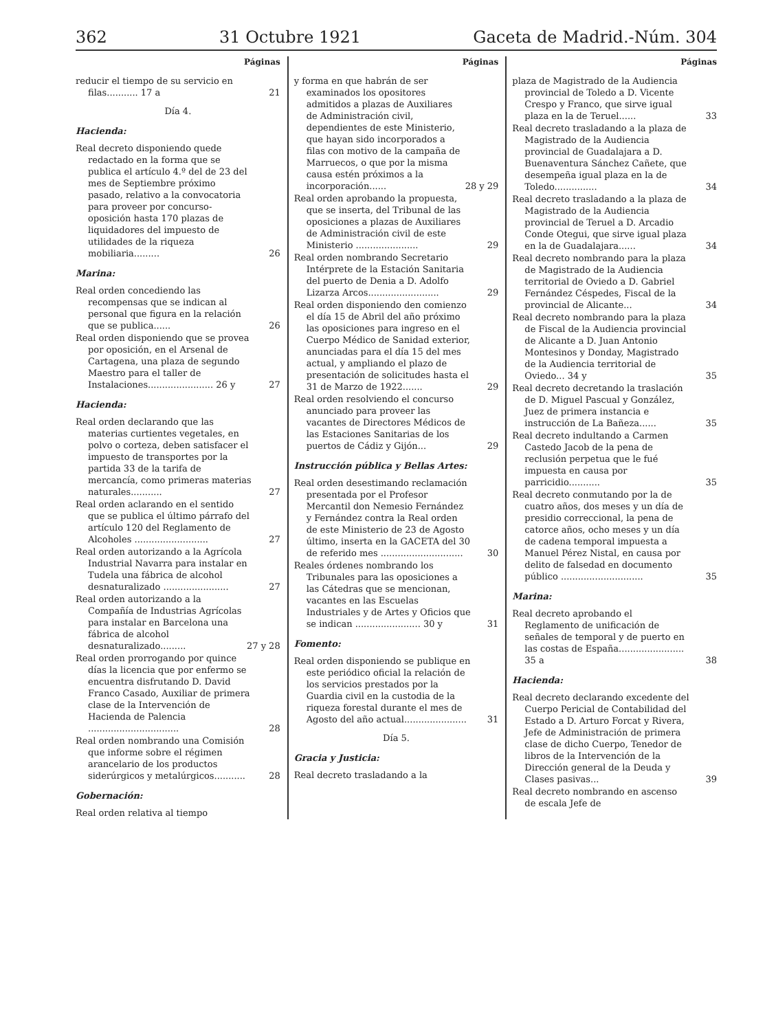362 31 Octubre 1921 Gaceta de Madrid.-Núm. 304
Páginas
reducir el tiempo de su servicio en filas........... 17 a 21
Día 4.
Hacienda:
Real decreto disponiendo quede redactado en la forma que se publica el artículo 4.º del de 23 del mes de Septiembre próximo pasado, relativo a la convocatoria para proveer por concurso-oposición hasta 170 plazas de liquidadores del impuesto de utilidades de la riqueza mobiliaria......... 26
Marina:
Real orden concediendo las recompensas que se indican al personal que figura en la relación que se publica...... 26
Real orden disponiendo que se provea por oposición, en el Arsenal de Cartagena, una plaza de segundo Maestro para el taller de Instalaciones....................... 26 y 27
Hacienda:
Real orden declarando que las materias curtientes vegetales, en polvo o corteza, deben satisfacer el impuesto de transportes por la partida 33 de la tarifa de mercancía, como primeras materias naturales........... 27
Real orden aclarando en el sentido que se publica el último párrafo del artículo 120 del Reglamento de Alcoholes .......................... 27
Real orden autorizando a la Agrícola Industrial Navarra para instalar en Tudela una fábrica de alcohol desnaturalizado ....................... 27
Real orden autorizando a la Compañía de Industrias Agrícolas para instalar en Barcelona una fábrica de alcohol desnaturalizado......... 27 y 28
Real orden prorrogando por quince días la licencia que por enfermo se encuentra disfrutando D. David Franco Casado, Auxiliar de primera clase de la Intervención de Hacienda de Palencia ................................ 28
Real orden nombrando una Comisión que informe sobre el régimen arancelario de los productos siderúrgicos y metalúrgicos........... 28
Gobernación:
Real orden relativa al tiempo
Páginas
y forma en que habrán de ser examinados los opositores admitidos a plazas de Auxiliares de Administración civil, dependientes de este Ministerio, que hayan sido incorporados a filas con motivo de la campaña de Marruecos, o que por la misma causa estén próximos a la incorporación...... 28 y 29
Real orden aprobando la propuesta, que se inserta, del Tribunal de las oposiciones a plazas de Auxiliares de Administración civil de este Ministerio ...................... 29
Real orden nombrando Secretario Intérprete de la Estación Sanitaria del puerto de Denia a D. Adolfo Lizarza Arcos......................... 29
Real orden disponiendo den comienzo el día 15 de Abril del año próximo las oposiciones para ingreso en el Cuerpo Médico de Sanidad exterior, anunciadas para el día 15 del mes actual, y ampliando el plazo de presentación de solicitudes hasta el 31 de Marzo de 1922....... 29
Real orden resolviendo el concurso anunciado para proveer las vacantes de Directores Médicos de las Estaciones Sanitarias de los puertos de Cádiz y Gijón... 29
Instrucción pública y Bellas Artes:
Real orden desestimando reclamación presentada por el Profesor Mercantil don Nemesio Fernández y Fernández contra la Real orden de este Ministerio de 23 de Agosto último, inserta en la GACETA del 30 de referido mes ............................. 30
Reales órdenes nombrando los Tribunales para las oposiciones a las Cátedras que se mencionan, vacantes en las Escuelas Industriales y de Artes y Oficios que se indican ....................... 30 y 31
Fomento:
Real orden disponiendo se publique en este periódico oficial la relación de los servicios prestados por la Guardia civil en la custodia de la riqueza forestal durante el mes de Agosto del año actual...................... 31
Día 5.
Gracia y Justicia:
Real decreto trasladando a la
Páginas
plaza de Magistrado de la Audiencia provincial de Toledo a D. Vicente Crespo y Franco, que sirve igual plaza en la de Teruel...... 33
Real decreto trasladando a la plaza de Magistrado de la Audiencia provincial de Guadalajara a D. Buenaventura Sánchez Cañete, que desempeña igual plaza en la de Toledo............... 34
Real decreto trasladando a la plaza de Magistrado de la Audiencia provincial de Teruel a D. Arcadio Conde Otegui, que sirve igual plaza en la de Guadalajara...... 34
Real decreto nombrando para la plaza de Magistrado de la Audiencia territorial de Oviedo a D. Gabriel Fernández Céspedes, Fiscal de la provincial de Alicante... 34
Real decreto nombrando para la plaza de Fiscal de la Audiencia provincial de Alicante a D. Juan Antonio Montesinos y Donday, Magistrado de la Audiencia territorial de Oviedo... 34 y 35
Real decreto decretando la traslación de D. Miguel Pascual y González, Juez de primera instancia e instrucción de La Bañeza...... 35
Real decreto indultando a Carmen Castedo Jacob de la pena de reclusión perpetua que le fué impuesta en causa por parricidio........... 35
Real decreto conmutando por la de cuatro años, dos meses y un día de presidio correccional, la pena de catorce años, ocho meses y un día de cadena temporal impuesta a Manuel Pérez Nistal, en causa por delito de falsedad en documento público ............................. 35
Marina:
Real decreto aprobando el Reglamento de unificación de señales de temporal y de puerto en las costas de España....................... 35 a 38
Hacienda:
Real decreto declarando excedente del Cuerpo Pericial de Contabilidad del Estado a D. Arturo Forcat y Rivera, Jefe de Administración de primera clase de dicho Cuerpo, Tenedor de libros de la Intervención de la Dirección general de la Deuda y Clases pasivas... 39
Real decreto nombrando en ascenso de escala Jefe de